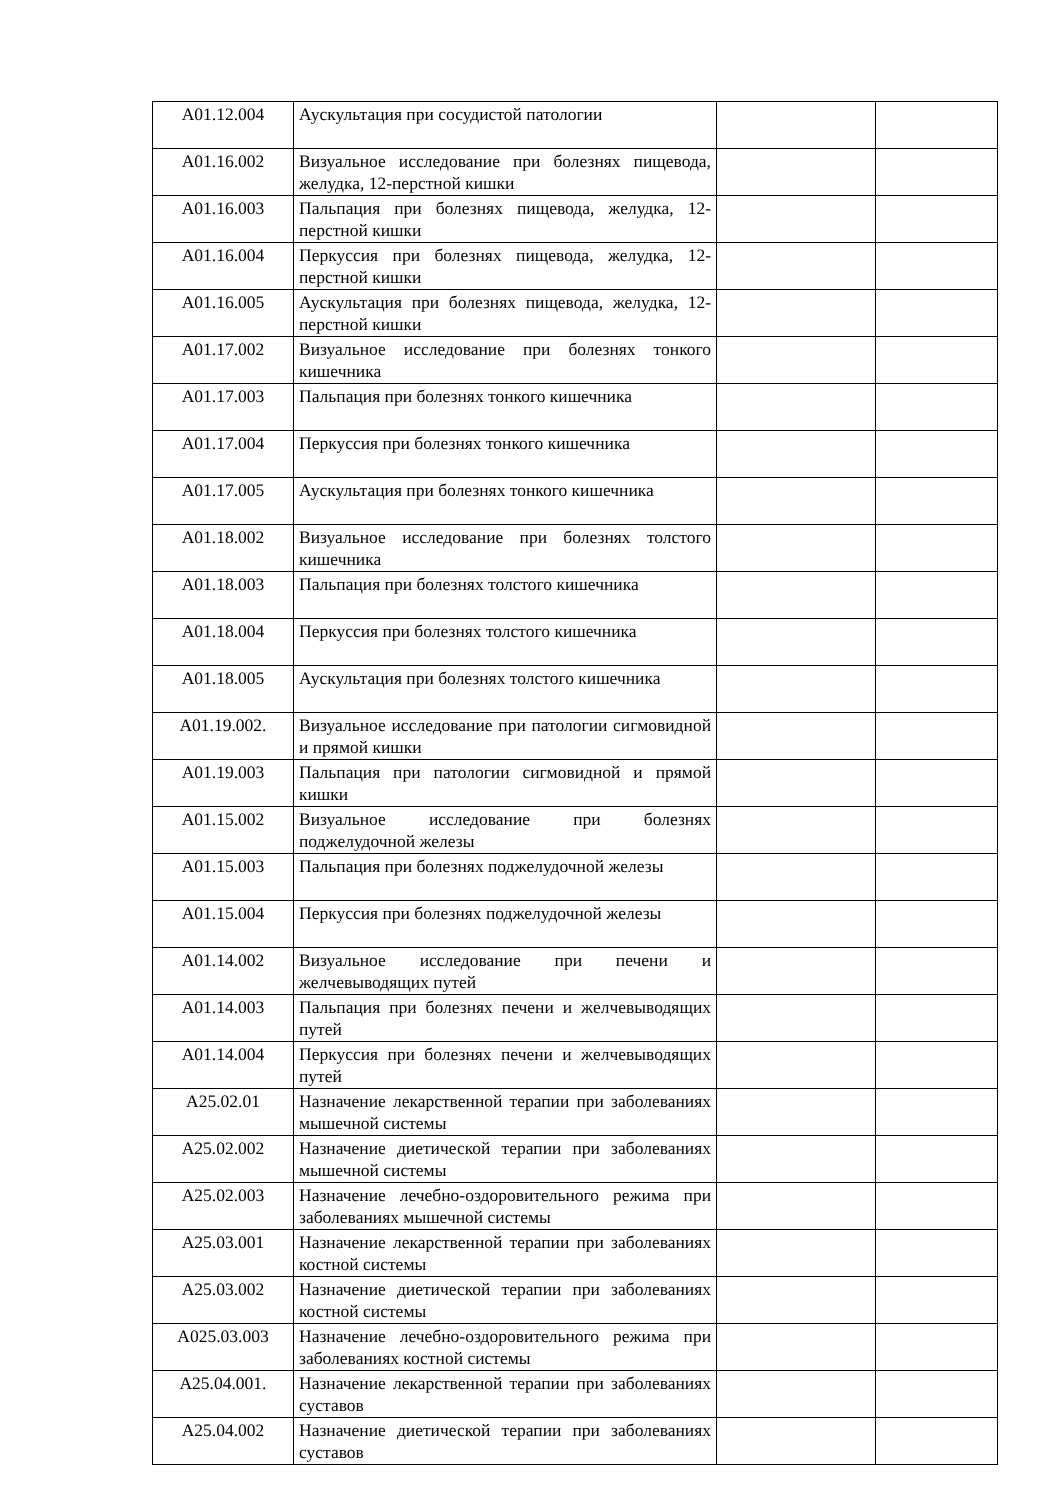| A01.12.004 | Аускультация при сосудистой патологии | | |
| A01.16.002 | Визуальное исследование при болезнях пищевода, желудка, 12-перстной кишки | | |
| A01.16.003 | Пальпация при болезнях пищевода, желудка, 12-перстной кишки | | |
| A01.16.004 | Перкуссия при болезнях пищевода, желудка, 12-перстной кишки | | |
| A01.16.005 | Аускультация при болезнях пищевода, желудка, 12-перстной кишки | | |
| A01.17.002 | Визуальное исследование при болезнях тонкого кишечника | | |
| A01.17.003 | Пальпация при болезнях тонкого кишечника | | |
| A01.17.004 | Перкуссия при болезнях тонкого кишечника | | |
| A01.17.005 | Аускультация при болезнях тонкого кишечника | | |
| A01.18.002 | Визуальное исследование при болезнях толстого кишечника | | |
| A01.18.003 | Пальпация при болезнях толстого кишечника | | |
| A01.18.004 | Перкуссия при болезнях толстого кишечника | | |
| A01.18.005 | Аускультация при болезнях толстого кишечника | | |
| A01.19.002. | Визуальное исследование при патологии сигмовидной и прямой кишки | | |
| A01.19.003 | Пальпация при патологии сигмовидной и прямой кишки | | |
| A01.15.002 | Визуальное исследование при болезнях поджелудочной железы | | |
| A01.15.003 | Пальпация при болезнях поджелудочной железы | | |
| A01.15.004 | Перкуссия при болезнях поджелудочной железы | | |
| A01.14.002 | Визуальное исследование при печени и желчевыводящих путей | | |
| A01.14.003 | Пальпация при болезнях печени и желчевыводящих путей | | |
| A01.14.004 | Перкуссия при болезнях печени и желчевыводящих путей | | |
| A25.02.01 | Назначение лекарственной терапии при заболеваниях мышечной системы | | |
| A25.02.002 | Назначение диетической терапии при заболеваниях мышечной системы | | |
| A25.02.003 | Назначение лечебно-оздоровительного режима при заболеваниях мышечной системы | | |
| A25.03.001 | Назначение лекарственной терапии при заболеваниях костной системы | | |
| A25.03.002 | Назначение диетической терапии при заболеваниях костной системы | | |
| A025.03.003 | Назначение лечебно-оздоровительного режима при заболеваниях костной системы | | |
| A25.04.001. | Назначение лекарственной терапии при заболеваниях суставов | | |
| A25.04.002 | Назначение диетической терапии при заболеваниях суставов | | |